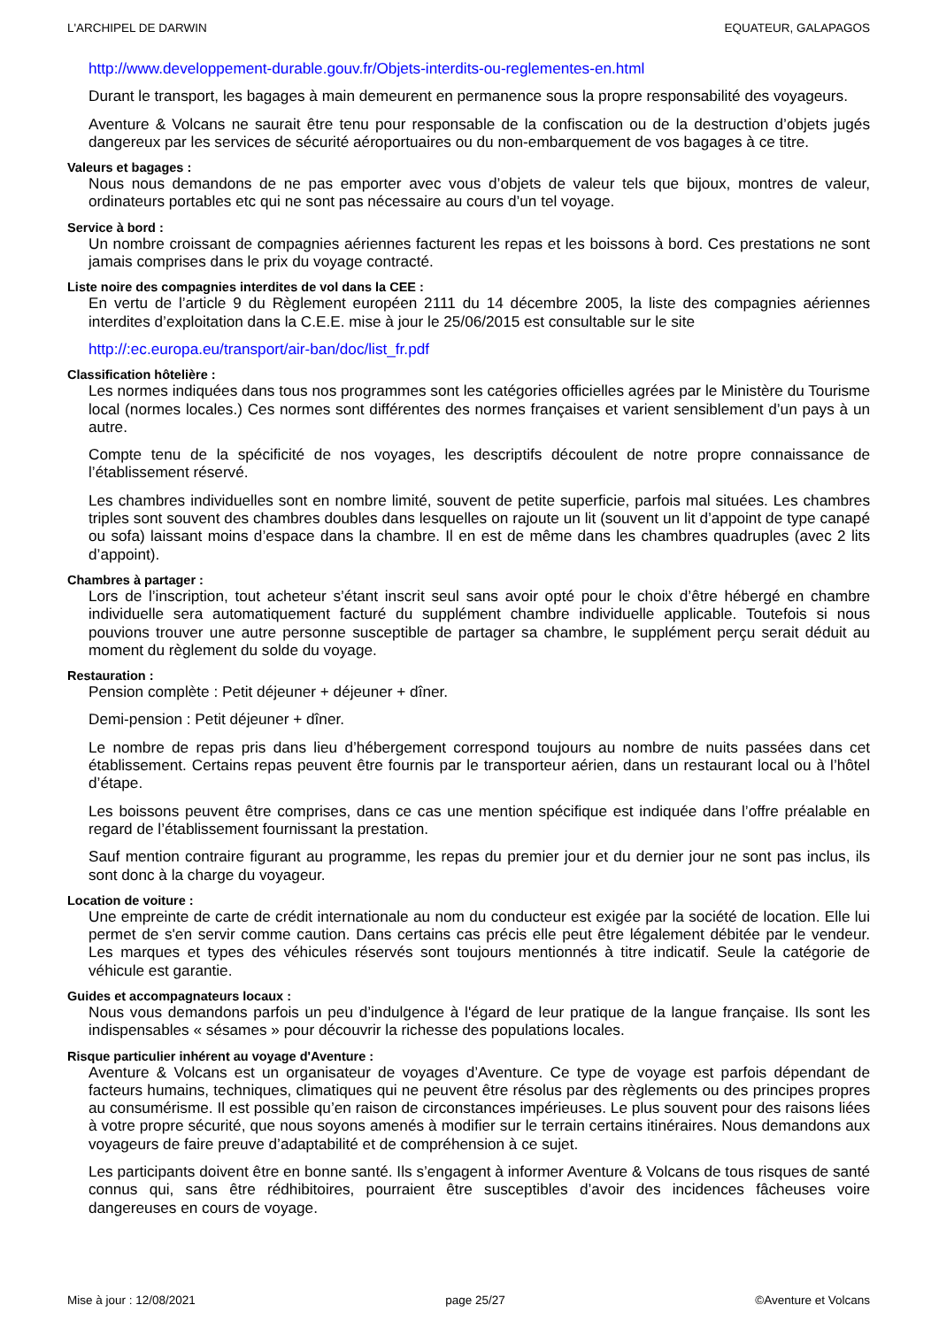L'ARCHIPEL DE DARWIN EQUATEUR, GALAPAGOS
http://www.developpement-durable.gouv.fr/Objets-interdits-ou-reglementes-en.html
Durant le transport, les bagages à main demeurent en permanence sous la propre responsabilité des voyageurs.
Aventure & Volcans ne saurait être tenu pour responsable de la confiscation ou de la destruction d’objets jugés dangereux par les services de sécurité aéroportuaires ou du non-embarquement de vos bagages à ce titre.
Valeurs et bagages :
Nous nous demandons de ne pas emporter avec vous d’objets de valeur tels que bijoux, montres de valeur, ordinateurs portables etc qui ne sont pas nécessaire au cours d’un tel voyage.
Service à bord :
Un nombre croissant de compagnies aériennes facturent les repas et les boissons à bord. Ces prestations ne sont jamais comprises dans le prix du voyage contracté.
Liste noire des compagnies interdites de vol dans la CEE :
En vertu de l’article 9 du Règlement européen 2111 du 14 décembre 2005, la liste des compagnies aériennes interdites d’exploitation dans la C.E.E. mise à jour le 25/06/2015 est consultable sur le site
http://:ec.europa.eu/transport/air-ban/doc/list_fr.pdf
Classification hôtelière :
Les normes indiquées dans tous nos programmes sont les catégories officielles agrées par le Ministère du Tourisme local (normes locales.) Ces normes sont différentes des normes françaises et varient sensiblement d’un pays à un autre.
Compte tenu de la spécificité de nos voyages, les descriptifs découlent de notre propre connaissance de l’établissement réservé.
Les chambres individuelles sont en nombre limité, souvent de petite superficie, parfois mal situées. Les chambres triples sont souvent des chambres doubles dans lesquelles on rajoute un lit (souvent un lit d’appoint de type canapé ou sofa) laissant moins d’espace dans la chambre. Il en est de même dans les chambres quadruples (avec 2 lits d’appoint).
Chambres à partager :
Lors de l’inscription, tout acheteur s’étant inscrit seul sans avoir opté pour le choix d’être hébergé en chambre individuelle sera automatiquement facturé du supplément chambre individuelle applicable. Toutefois si nous pouvions trouver une autre personne susceptible de partager sa chambre, le supplément perçu serait déduit au moment du règlement du solde du voyage.
Restauration :
Pension complète : Petit déjeuner + déjeuner + dîner.
Demi-pension : Petit déjeuner + dîner.
Le nombre de repas pris dans lieu d’hébergement correspond toujours au nombre de nuits passées dans cet établissement. Certains repas peuvent être fournis par le transporteur aérien, dans un restaurant local ou à l’hôtel d’étape.
Les boissons peuvent être comprises, dans ce cas une mention spécifique est indiquée dans l’offre préalable en regard de l’établissement fournissant la prestation.
Sauf mention contraire figurant au programme, les repas du premier jour et du dernier jour ne sont pas inclus, ils sont donc à la charge du voyageur.
Location de voiture :
Une empreinte de carte de crédit internationale au nom du conducteur est exigée par la société de location. Elle lui permet de s'en servir comme caution. Dans certains cas précis elle peut être légalement débitée par le vendeur. Les marques et types des véhicules réservés sont toujours mentionnés à titre indicatif. Seule la catégorie de véhicule est garantie.
Guides et accompagnateurs locaux :
Nous vous demandons parfois un peu d’indulgence à l'égard de leur pratique de la langue française. Ils sont les indispensables « sésames » pour découvrir la richesse des populations locales.
Risque particulier inhérent au voyage d'Aventure :
Aventure & Volcans est un organisateur de voyages d’Aventure. Ce type de voyage est parfois dépendant de facteurs humains, techniques, climatiques qui ne peuvent être résolus par des règlements ou des principes propres au consumérisme. Il est possible qu’en raison de circonstances impérieuses. Le plus souvent pour des raisons liées à votre propre sécurité, que nous soyons amenés à modifier sur le terrain certains itinéraires. Nous demandons aux voyageurs de faire preuve d’adaptabilité et de compréhension à ce sujet.
Les participants doivent être en bonne santé. Ils s’engagent à informer Aventure & Volcans de tous risques de santé connus qui, sans être rédhibitoires, pourraient être susceptibles d’avoir des incidences fâcheuses voire dangereuses en cours de voyage.
Mise à jour : 12/08/2021 page 25/27 ©Aventure et Volcans